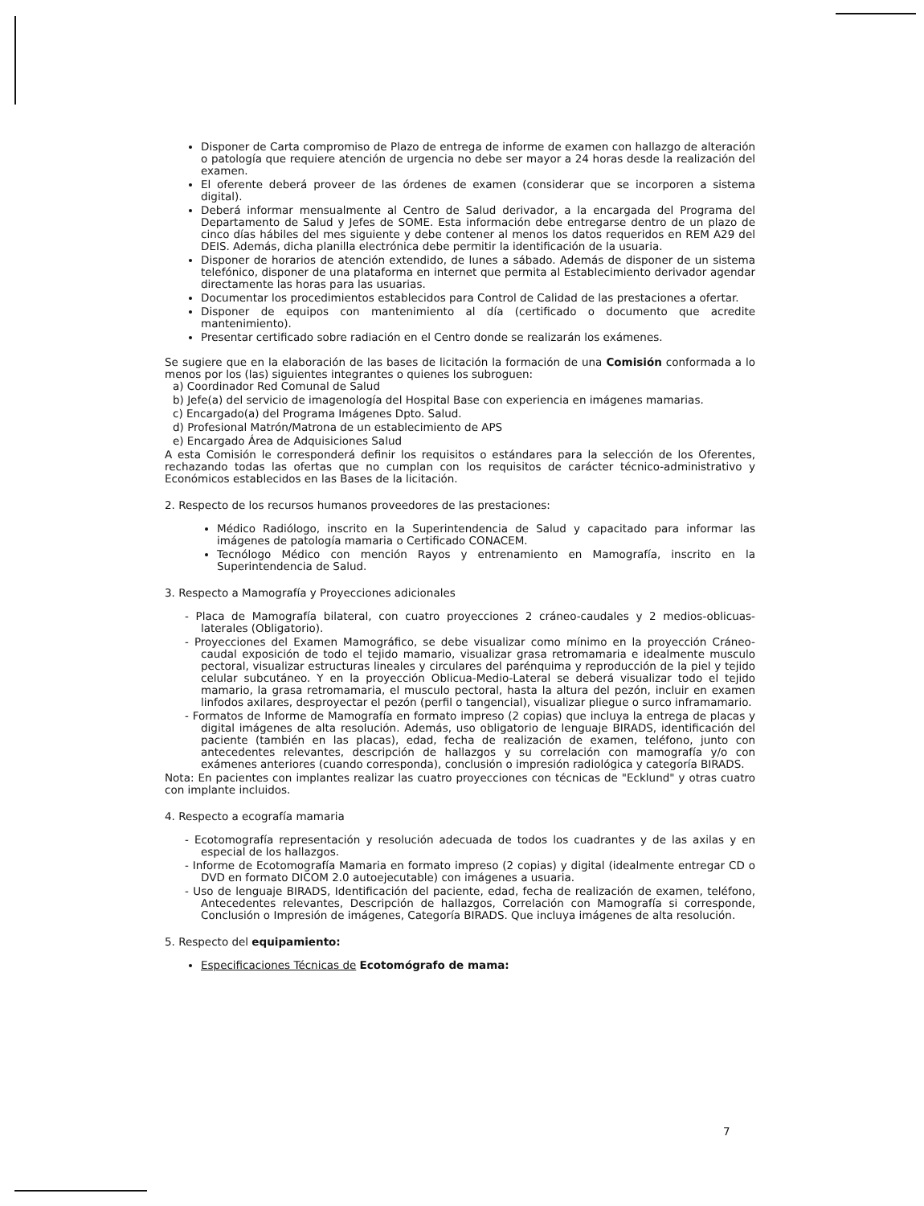Disponer de Carta compromiso de Plazo de entrega de informe de examen con hallazgo de alteración o patología que requiere atención de urgencia no debe ser mayor a 24 horas desde la realización del examen.
El oferente deberá proveer de las órdenes de examen (considerar que se incorporen a sistema digital).
Deberá informar mensualmente al Centro de Salud derivador, a la encargada del Programa del Departamento de Salud y Jefes de SOME. Esta información debe entregarse dentro de un plazo de cinco días hábiles del mes siguiente y debe contener al menos los datos requeridos en REM A29 del DEIS. Además, dicha planilla electrónica debe permitir la identificación de la usuaria.
Disponer de horarios de atención extendido, de lunes a sábado. Además de disponer de un sistema telefónico, disponer de una plataforma en internet que permita al Establecimiento derivador agendar directamente las horas para las usuarias.
Documentar los procedimientos establecidos para Control de Calidad de las prestaciones a ofertar.
Disponer de equipos con mantenimiento al día (certificado o documento que acredite mantenimiento).
Presentar certificado sobre radiación en el Centro donde se realizarán los exámenes.
Se sugiere que en la elaboración de las bases de licitación la formación de una Comisión conformada a lo menos por los (las) siguientes integrantes o quienes los subroguen:
a) Coordinador Red Comunal de Salud
b) Jefe(a) del servicio de imagenología del Hospital Base con experiencia en imágenes mamarias.
c) Encargado(a) del Programa Imágenes Dpto. Salud.
d) Profesional Matrón/Matrona de un establecimiento de APS
e) Encargado Área de Adquisiciones Salud
A esta Comisión le corresponderá definir los requisitos o estándares para la selección de los Oferentes, rechazando todas las ofertas que no cumplan con los requisitos de carácter técnico-administrativo y Económicos establecidos en las Bases de la licitación.
2. Respecto de los recursos humanos proveedores de las prestaciones:
Médico Radiólogo, inscrito en la Superintendencia de Salud y capacitado para informar las imágenes de patología mamaria o Certificado CONACEM.
Tecnólogo Médico con mención Rayos y entrenamiento en Mamografía, inscrito en la Superintendencia de Salud.
3. Respecto a Mamografía y Proyecciones adicionales
- Placa de Mamografía bilateral, con cuatro proyecciones 2 cráneo-caudales y 2 medios-oblicuas-laterales (Obligatorio).
- Proyecciones del Examen Mamográfico, se debe visualizar como mínimo en la proyección Cráneo-caudal exposición de todo el tejido mamario, visualizar grasa retromamaria e idealmente musculo pectoral, visualizar estructuras lineales y circulares del parénquima y reproducción de la piel y tejido celular subcutáneo. Y en la proyección Oblicua-Medio-Lateral se deberá visualizar todo el tejido mamario, la grasa retromamaria, el musculo pectoral, hasta la altura del pezón, incluir en examen linfodos axilares, desproyectar el pezón (perfil o tangencial), visualizar pliegue o surco inframamario.
- Formatos de Informe de Mamografía en formato impreso (2 copias) que incluya la entrega de placas y digital imágenes de alta resolución. Además, uso obligatorio de lenguaje BIRADS, identificación del paciente (también en las placas), edad, fecha de realización de examen, teléfono, junto con antecedentes relevantes, descripción de hallazgos y su correlación con mamografía y/o con exámenes anteriores (cuando corresponda), conclusión o impresión radiológica y categoría BIRADS.
Nota: En pacientes con implantes realizar las cuatro proyecciones con técnicas de "Ecklund" y otras cuatro con implante incluidos.
4. Respecto a ecografía mamaria
- Ecotomografía representación y resolución adecuada de todos los cuadrantes y de las axilas y en especial de los hallazgos.
- Informe de Ecotomografía Mamaria en formato impreso (2 copias) y digital (idealmente entregar CD o DVD en formato DICOM 2.0 autoejecutable) con imágenes a usuaria.
- Uso de lenguaje BIRADS, Identificación del paciente, edad, fecha de realización de examen, teléfono, Antecedentes relevantes, Descripción de hallazgos, Correlación con Mamografía si corresponde, Conclusión o Impresión de imágenes, Categoría BIRADS. Que incluya imágenes de alta resolución.
5. Respecto del equipamiento:
Especificaciones Técnicas de Ecotomógrafo de mama:
7